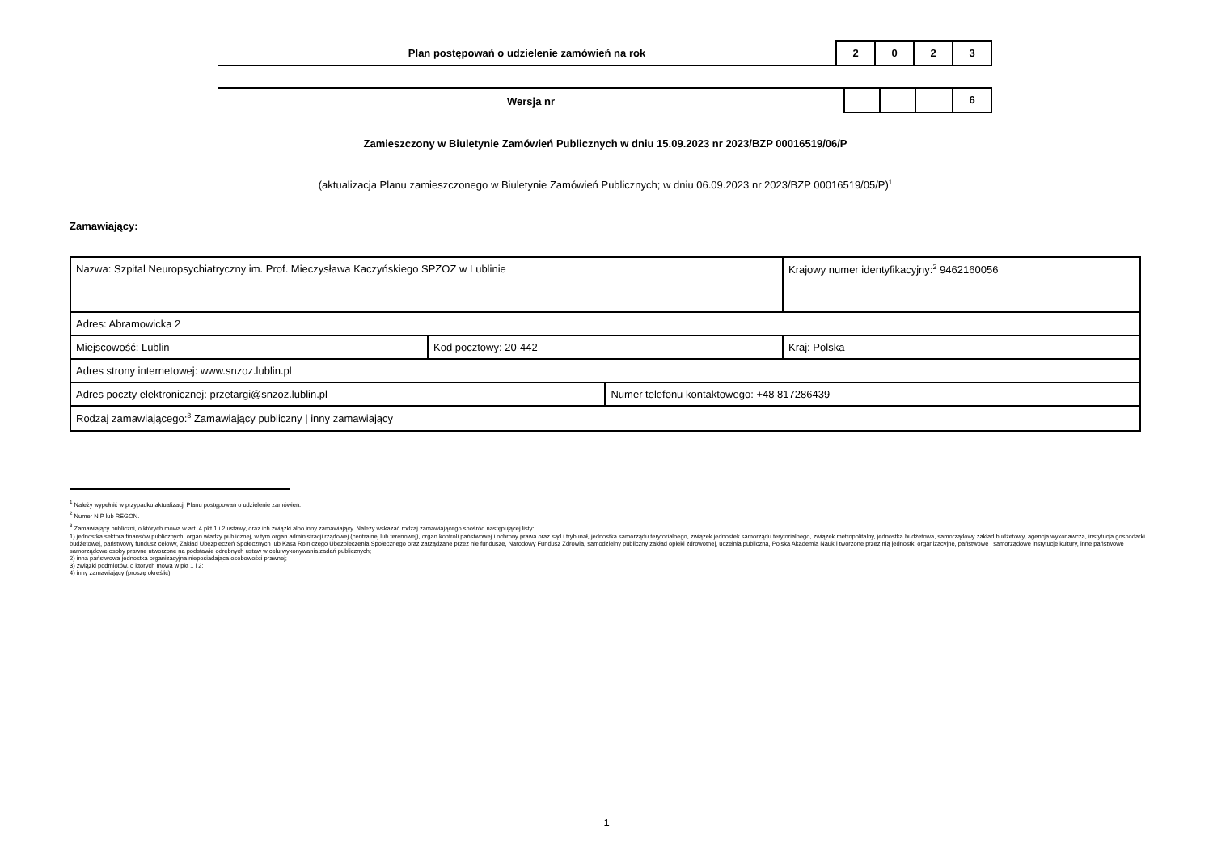Plan postępowań o udzielenie zamówień na rok
2 0 2 3
Wersja nr
6
Zamieszczony w Biuletynie Zamówień Publicznych w dniu 15.09.2023 nr 2023/BZP 00016519/06/P
(aktualizacja Planu zamieszczonego w Biuletynie Zamówień Publicznych; w dniu 06.09.2023 nr 2023/BZP 00016519/05/P)<sup>1</sup>
Zamawiający:
| Nazwa: Szpital Neuropsychiatryczny im. Prof. Mieczysława Kaczyńskiego SPZOZ w Lublinie | | | Krajowy numer identyfikacyjny:<sup>2</sup> 9462160056 |
| Adres: Abramowicka 2 | | | |
| Miejscowość: Lublin | Kod pocztowy: 20-442 | | Kraj: Polska |
| Adres strony internetowej: www.snzoz.lublin.pl | | | |
| Adres poczty elektronicznej: przetargi@snzoz.lublin.pl | | Numer telefonu kontaktowego: +48 817286439 | |
| Rodzaj zamawiającego:<sup>3</sup> Zamawiający publiczny / inny zamawiający | | | |
<sup>1</sup> Należy wypełnić w przypadku aktualizacji Planu postępowań o udzielenie zamówień.
<sup>2</sup> Numer NIP lub REGON.
<sup>3</sup> Zamawiający publiczni, o których mowa w art. 4 pkt 1 i 2 ustawy, oraz ich związki albo inny zamawiający. Należy wskazać rodzaj zamawiającego spośród następującej listy:
1) jednostka sektora finansów publicznych: organ władzy publicznej, w tym organ administracji rządowej (centralnej lub terenowej), organ kontroli państwowej i ochrony prawa oraz sąd i trybunał, jednostka samorządu terytorialnego, związek jednostek samorządu terytorialnego, związek metropolitalny, jednostka budżetowa, samorządowy zakład budżetowy, agencja wykonawcza, instytucja gospodarki budżetowej, państwowy fundusz celowy, Zakład Ubezpieczeń Społecznych lub Kasa Rolniczego Ubezpieczenia Społecznego oraz zarządzane przez nie fundusze, Narodowy Fundusz Zdrowia, samodzielny publiczny zakład opieki zdrowotnej, uczelnia publiczna, Polska Akademia Nauk i tworzone przez nią jednostki organizacyjne, państwowe i samorządowe instytucje kultury, inne państwowe i samorządowe osoby prawne utworzone na podstawie odrębnych ustaw w celu wykonywania zadań publicznych;
2) inna państwowa jednostka organizacyjna nieposiadająca osobowości prawnej;
3) związki podmiotów, o których mowa w pkt 1 i 2;
4) inny zamawiający (proszę określić).
1